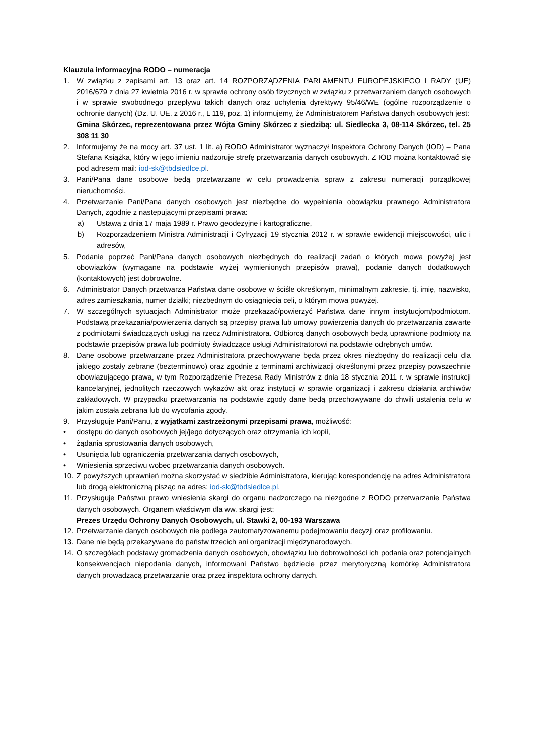Klauzula informacyjna RODO – numeracja
1. W związku z zapisami art. 13 oraz art. 14 ROZPORZĄDZENIA PARLAMENTU EUROPEJSKIEGO I RADY (UE) 2016/679 z dnia 27 kwietnia 2016 r. w sprawie ochrony osób fizycznych w związku z przetwarzaniem danych osobowych i w sprawie swobodnego przepływu takich danych oraz uchylenia dyrektywy 95/46/WE (ogólne rozporządzenie o ochronie danych) (Dz. U. UE. z 2016 r., L 119, poz. 1) informujemy, że Administratorem Państwa danych osobowych jest:
Gmina Skórzec, reprezentowana przez Wójta Gminy Skórzec z siedzibą: ul. Siedlecka 3, 08-114 Skórzec, tel. 25 308 11 30
2. Informujemy że na mocy art. 37 ust. 1 lit. a) RODO Administrator wyznaczył Inspektora Ochrony Danych (IOD) – Pana Stefana Książka, który w jego imieniu nadzoruje strefę przetwarzania danych osobowych. Z IOD można kontaktować się pod adresem mail: iod-sk@tbdsiedlce.pl.
3. Pani/Pana dane osobowe będą przetwarzane w celu prowadzenia spraw z zakresu numeracji porządkowej nieruchomości.
4. Przetwarzanie Pani/Pana danych osobowych jest niezbędne do wypełnienia obowiązku prawnego Administratora Danych, zgodnie z następującymi przepisami prawa:
a) Ustawą z dnia 17 maja 1989 r. Prawo geodezyjne i kartograficzne,
b) Rozporządzeniem Ministra Administracji i Cyfryzacji 19 stycznia 2012 r. w sprawie ewidencji miejscowości, ulic i adresów,
5. Podanie poprzeć Pani/Pana danych osobowych niezbędnych do realizacji zadań o których mowa powyżej jest obowiązków (wymagane na podstawie wyżej wymienionych przepisów prawa), podanie danych dodatkowych (kontaktowych) jest dobrowolne.
6. Administrator Danych przetwarza Państwa dane osobowe w ściśle określonym, minimalnym zakresie, tj. imię, nazwisko, adres zamieszkania, numer działki; niezbędnym do osiągnięcia celi, o którym mowa powyżej.
7. W szczególnych sytuacjach Administrator może przekazać/powierzyć Państwa dane innym instytucjom/podmiotom. Podstawą przekazania/powierzenia danych są przepisy prawa lub umowy powierzenia danych do przetwarzania zawarte z podmiotami świadczących usługi na rzecz Administratora. Odbiorcą danych osobowych będą uprawnione podmioty na podstawie przepisów prawa lub podmioty świadczące usługi Administratorowi na podstawie odrębnych umów.
8. Dane osobowe przetwarzane przez Administratora przechowywane będą przez okres niezbędny do realizacji celu dla jakiego zostały zebrane (bezterminowo) oraz zgodnie z terminami archiwizacji określonymi przez przepisy powszechnie obowiązującego prawa, w tym Rozporządzenie Prezesa Rady Ministrów z dnia 18 stycznia 2011 r. w sprawie instrukcji kancelaryjnej, jednolitych rzeczowych wykazów akt oraz instytucji w sprawie organizacji i zakresu działania archiwów zakładowych. W przypadku przetwarzania na podstawie zgody dane będą przechowywane do chwili ustalenia celu w jakim została zebrana lub do wycofania zgody.
9. Przysługuje Pani/Panu, z wyjątkami zastrzeżonymi przepisami prawa, możliwość:
• dostępu do danych osobowych jej/jego dotyczących oraz otrzymania ich kopii,
• żądania sprostowania danych osobowych,
• Usunięcia lub ograniczenia przetwarzania danych osobowych,
• Wniesienia sprzeciwu wobec przetwarzania danych osobowych.
10.
Z powyższych uprawnień można skorzystać w siedzibie Administratora, kierując korespondencję na adres Administratora lub drogą elektroniczną pisząc na adres: iod-sk@tbdsiedlce.pl.
11.
Przysługuje Państwu prawo wniesienia skargi do organu nadzorczego na niezgodne z RODO przetwarzanie Państwa danych osobowych. Organem właściwym dla ww. skargi jest:
Prezes Urzędu Ochrony Danych Osobowych, ul. Stawki 2, 00-193 Warszawa
12.
Przetwarzanie danych osobowych nie podlega zautomatyzowanemu podejmowaniu decyzji oraz profilowaniu.
13.
Dane nie będą przekazywane do państw trzecich ani organizacji międzynarodowych.
14.
O szczegółach podstawy gromadzenia danych osobowych, obowiązku lub dobrowolności ich podania oraz potencjalnych konsekwencjach niepodania danych, informowani Państwo będziecie przez merytoryczną komórkę Administratora danych prowadzącą przetwarzanie oraz przez inspektora ochrony danych.